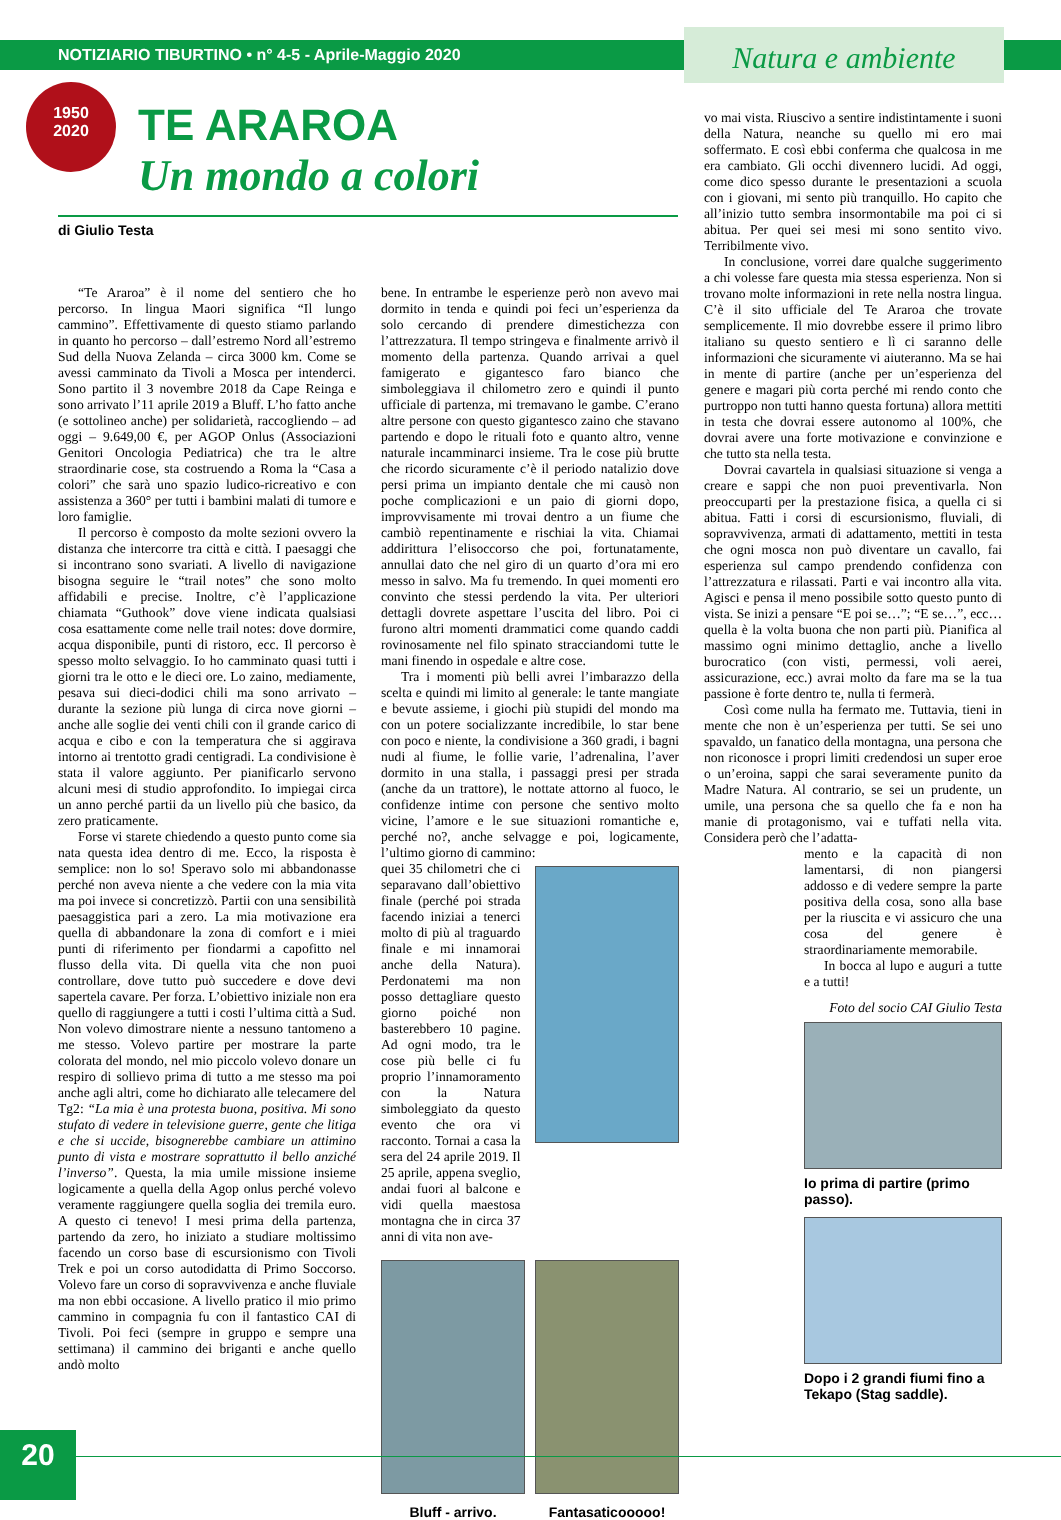NOTIZIARIO TIBURTINO • n° 4-5 - Aprile-Maggio 2020
Natura e ambiente
1950
2020
TE ARAROA
Un mondo a colori
di Giulio Testa
“Te Araroa” è il nome del sentiero che ho percorso. In lingua Maori significa “Il lungo cammino”. Effettivamente di questo stiamo parlando in quanto ho percorso – dall’estremo Nord all’estremo Sud della Nuova Zelanda – circa 3000 km. Come se avessi camminato da Tivoli a Mosca per intenderci. Sono partito il 3 novembre 2018 da Cape Reinga e sono arrivato l’11 aprile 2019 a Bluff. L’ho fatto anche (e sottolineo anche) per solidarietà, raccogliendo – ad oggi – 9.649,00 €, per AGOP Onlus (Associazioni Genitori Oncologia Pediatrica) che tra le altre straordinarie cose, sta costruendo a Roma la “Casa a colori” che sarà uno spazio ludico-ricreativo e con assistenza a 360° per tutti i bambini malati di tumore e loro famiglie.
Il percorso è composto da molte sezioni ovvero la distanza che intercorre tra città e città. I paesaggi che si incontrano sono svariati. A livello di navigazione bisogna seguire le “trail notes” che sono molto affidabili e precise. Inoltre, c’è l’applicazione chiamata “Guthook” dove viene indicata qualsiasi cosa esattamente come nelle trail notes: dove dormire, acqua disponibile, punti di ristoro, ecc. Il percorso è spesso molto selvaggio. Io ho camminato quasi tutti i giorni tra le otto e le dieci ore. Lo zaino, mediamente, pesava sui dieci-dodici chili ma sono arrivato – durante la sezione più lunga di circa nove giorni –anche alle soglie dei venti chili con il grande carico di acqua e cibo e con la temperatura che si aggirava intorno ai trentotto gradi centigradi. La condivisione è stata il valore aggiunto. Per pianificarlo servono alcuni mesi di studio approfondito. Io impiegai circa un anno perché partii da un livello più che basico, da zero praticamente.
Forse vi starete chiedendo a questo punto come sia nata questa idea dentro di me. Ecco, la risposta è semplice: non lo so! Speravo solo mi abbandonasse perché non aveva niente a che vedere con la mia vita ma poi invece si concretizzò. Partii con una sensibilità paesaggistica pari a zero. La mia motivazione era quella di abbandonare la zona di comfort e i miei punti di riferimento per fiondarmi a capofitto nel flusso della vita. Di quella vita che non puoi controllare, dove tutto può succedere e dove devi sapertela cavare. Per forza. L’obiettivo iniziale non era quello di raggiungere a tutti i costi l’ultima città a Sud. Non volevo dimostrare niente a nessuno tantomeno a me stesso. Volevo partire per mostrare la parte colorata del mondo, nel mio piccolo volevo donare un respiro di sollievo prima di tutto a me stesso ma poi anche agli altri, come ho dichiarato alle telecamere del Tg2: “La mia è una protesta buona, positiva. Mi sono stufato di vedere in televisione guerre, gente che litiga e che si uccide, bisognerebbe cambiare un attimino punto di vista e mostrare soprattutto il bello anziché l’inverso”. Questa, la mia umile missione insieme logicamente a quella della Agop onlus perché volevo veramente raggiungere quella soglia dei tremila euro. A questo ci tenevo! I mesi prima della partenza, partendo da zero, ho iniziato a studiare moltissimo facendo un corso base di escursionismo con Tivoli Trek e poi un corso autodidatta di Primo Soccorso. Volevo fare un corso di sopravvivenza e anche fluviale ma non ebbi occasione. A livello pratico il mio primo cammino in compagnia fu con il fantastico CAI di Tivoli. Poi feci (sempre in gruppo e sempre una settimana) il cammino dei briganti e anche quello andò molto
bene. In entrambe le esperienze però non avevo mai dormito in tenda e quindi poi feci un’esperienza da solo cercando di prendere dimestichezza con l’attrezzatura. Il tempo stringeva e finalmente arrivò il momento della partenza. Quando arrivai a quel famigerato e gigantesco faro bianco che simboleggiava il chilometro zero e quindi il punto ufficiale di partenza, mi tremavano le gambe. C’erano altre persone con questo gigantesco zaino che stavano partendo e dopo le rituali foto e quanto altro, venne naturale incamminarci insieme. Tra le cose più brutte che ricordo sicuramente c’è il periodo natalizio dove persi prima un impianto dentale che mi causò non poche complicazioni e un paio di giorni dopo, improvvisamente mi trovai dentro a un fiume che cambiò repentinamente e rischiai la vita. Chiamai addirittura l’elisoccorso che poi, fortunatamente, annullai dato che nel giro di un quarto d’ora mi ero messo in salvo. Ma fu tremendo. In quei momenti ero convinto che stessi perdendo la vita. Per ulteriori dettagli dovrete aspettare l’uscita del libro. Poi ci furono altri momenti drammatici come quando caddi rovinosamente nel filo spinato stracciandomi tutte le mani finendo in ospedale e altre cose.
Tra i momenti più belli avrei l’imbarazzo della scelta e quindi mi limito al generale: le tante mangiate e bevute assieme, i giochi più stupidi del mondo ma con un potere socializzante incredibile, lo star bene con poco e niente, la condivisione a 360 gradi, i bagni nudi al fiume, le follie varie, l’adrenalina, l’aver dormito in una stalla, i passaggi presi per strada (anche da un trattore), le nottate attorno al fuoco, le confidenze intime con persone che sentivo molto vicine, l’amore e le sue situazioni romantiche e, perché no?, anche selvagge e poi, logicamente, l’ultimo giorno di cammino:
quei 35 chilometri che ci separavano dall’obiettivo finale (perché poi strada facendo iniziai a tenerci molto di più al traguardo finale e mi innamorai anche della Natura). Perdonatemi ma non posso dettagliare questo giorno poiché non basterebbero 10 pagine. Ad ogni modo, tra le cose più belle ci fu proprio l’innamoramento con la Natura simboleggiato da questo evento che ora vi racconto. Tornai a casa la sera del 24 aprile 2019. Il 25 aprile, appena sveglio, andai fuori al balcone e vidi quella maestosa montagna che in circa 37 anni di vita non ave-
Bluff - arrivo. Fantasaticooooo!
vo mai vista. Riuscivo a sentire indistintamente i suoni della Natura, neanche su quello mi ero mai soffermato. E così ebbi conferma che qualcosa in me era cambiato. Gli occhi divennero lucidi. Ad oggi, come dico spesso durante le presentazioni a scuola con i giovani, mi sento più tranquillo. Ho capito che all’inizio tutto sembra insormontabile ma poi ci si abitua. Per quei sei mesi mi sono sentito vivo. Terribilmente vivo.
In conclusione, vorrei dare qualche suggerimento a chi volesse fare questa mia stessa esperienza. Non si trovano molte informazioni in rete nella nostra lingua. C’è il sito ufficiale del Te Araroa che trovate semplicemente. Il mio dovrebbe essere il primo libro italiano su questo sentiero e lì ci saranno delle informazioni che sicuramente vi aiuteranno. Ma se hai in mente di partire (anche per un’esperienza del genere e magari più corta perché mi rendo conto che purtroppo non tutti hanno questa fortuna) allora mettiti in testa che dovrai essere autonomo al 100%, che dovrai avere una forte motivazione e convinzione e che tutto sta nella testa.
Dovrai cavartela in qualsiasi situazione si venga a creare e sappi che non puoi preventivarla. Non preoccuparti per la prestazione fisica, a quella ci si abitua. Fatti i corsi di escursionismo, fluviali, di sopravvivenza, armati di adattamento, mettiti in testa che ogni mosca non può diventare un cavallo, fai esperienza sul campo prendendo confidenza con l’attrezzatura e rilassati. Parti e vai incontro alla vita. Agisci e pensa il meno possibile sotto questo punto di vista. Se inizi a pensare “E poi se…”; “E se…”, ecc… quella è la volta buona che non parti più. Pianifica al massimo ogni minimo dettaglio, anche a livello burocratico (con visti, permessi, voli aerei, assicurazione, ecc.) avrai molto da fare ma se la tua passione è forte dentro te, nulla ti fermerà.
Così come nulla ha fermato me. Tuttavia, tieni in mente che non è un’esperienza per tutti. Se sei uno spavaldo, un fanatico della montagna, una persona che non riconosce i propri limiti credendosi un super eroe o un’eroina, sappi che sarai severamente punito da Madre Natura. Al contrario, se sei un prudente, un umile, una persona che sa quello che fa e non ha manie di protagonismo, vai e tuffati nella vita. Considera però che l’adatta-
mento e la capacità di non lamentarsi, di non piangersi addosso e di vedere sempre la parte positiva della cosa, sono alla base per la riuscita e vi assicuro che una cosa del genere è straordinariamente memorabile.
In bocca al lupo e auguri a tutte e a tutti!
Foto del socio CAI Giulio Testa
Io prima di partire (primo passo).
Dopo i 2 grandi fiumi fino a Tekapo (Stag saddle).
20